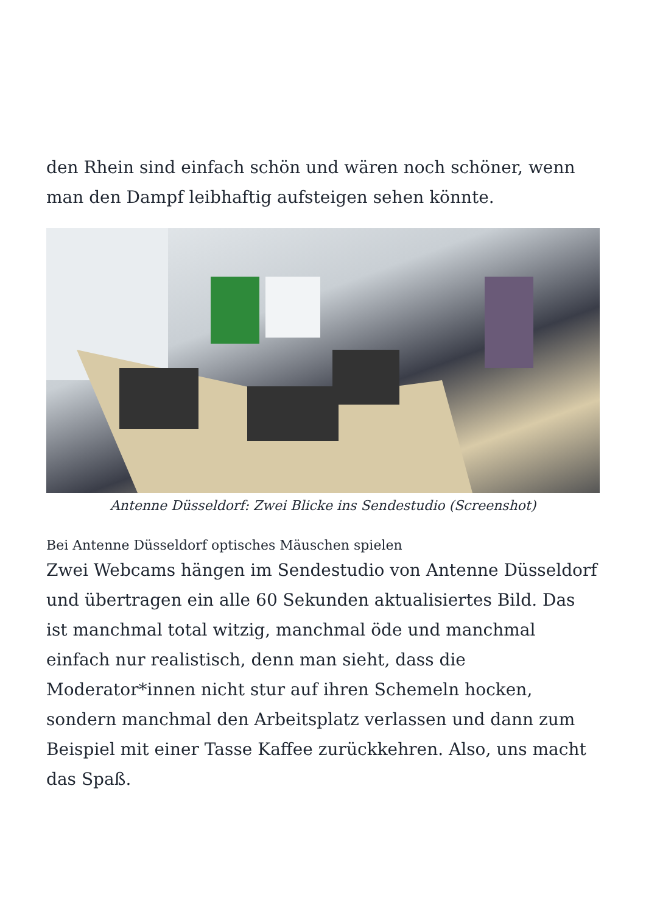den Rhein sind einfach schön und wären noch schöner, wenn man den Dampf leibhaftig aufsteigen sehen könnte.
Antenne Düsseldorf: Zwei Blicke ins Sendestudio (Screenshot)
Bei Antenne Düsseldorf optisches Mäuschen spielen
Zwei Webcams hängen im Sendestudio von Antenne Düsseldorf und übertragen ein alle 60 Sekunden aktualisiertes Bild. Das ist manchmal total witzig, manchmal öde und manchmal einfach nur realistisch, denn man sieht, dass die Moderator*innen nicht stur auf ihren Schemeln hocken, sondern manchmal den Arbeitsplatz verlassen und dann zum Beispiel mit einer Tasse Kaffee zurückkehren. Also, uns macht das Spaß.